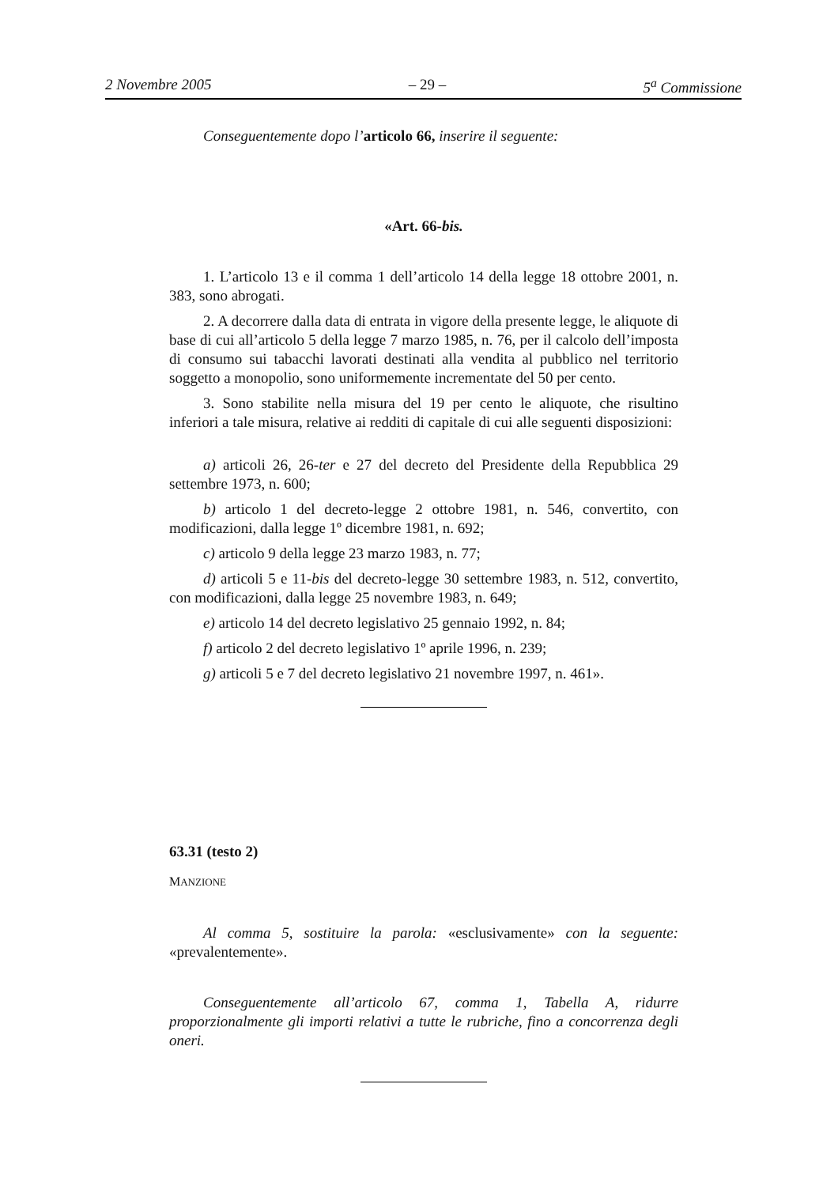2 Novembre 2005 – 29 – 5<sup>a</sup> Commissione
Conseguentemente dopo l’articolo 66, inserire il seguente:
«Art. 66-bis.
1. L’articolo 13 e il comma 1 dell’articolo 14 della legge 18 ottobre 2001, n. 383, sono abrogati.
2. A decorrere dalla data di entrata in vigore della presente legge, le aliquote di base di cui all’articolo 5 della legge 7 marzo 1985, n. 76, per il calcolo dell’imposta di consumo sui tabacchi lavorati destinati alla vendita al pubblico nel territorio soggetto a monopolio, sono uniformemente incrementate del 50 per cento.
3. Sono stabilite nella misura del 19 per cento le aliquote, che risultino inferiori a tale misura, relative ai redditi di capitale di cui alle seguenti disposizioni:
a) articoli 26, 26-ter e 27 del decreto del Presidente della Repubblica 29 settembre 1973, n. 600;
b) articolo 1 del decreto-legge 2 ottobre 1981, n. 546, convertito, con modificazioni, dalla legge 1º dicembre 1981, n. 692;
c) articolo 9 della legge 23 marzo 1983, n. 77;
d) articoli 5 e 11-bis del decreto-legge 30 settembre 1983, n. 512, convertito, con modificazioni, dalla legge 25 novembre 1983, n. 649;
e) articolo 14 del decreto legislativo 25 gennaio 1992, n. 84;
f) articolo 2 del decreto legislativo 1º aprile 1996, n. 239;
g) articoli 5 e 7 del decreto legislativo 21 novembre 1997, n. 461».
63.31 (testo 2)
MANZIONE
Al comma 5, sostituire la parola: «esclusivamente» con la seguente: «prevalentemente».
Conseguentemente all’articolo 67, comma 1, Tabella A, ridurre proporzionalmente gli importi relativi a tutte le rubriche, fino a concorrenza degli oneri.